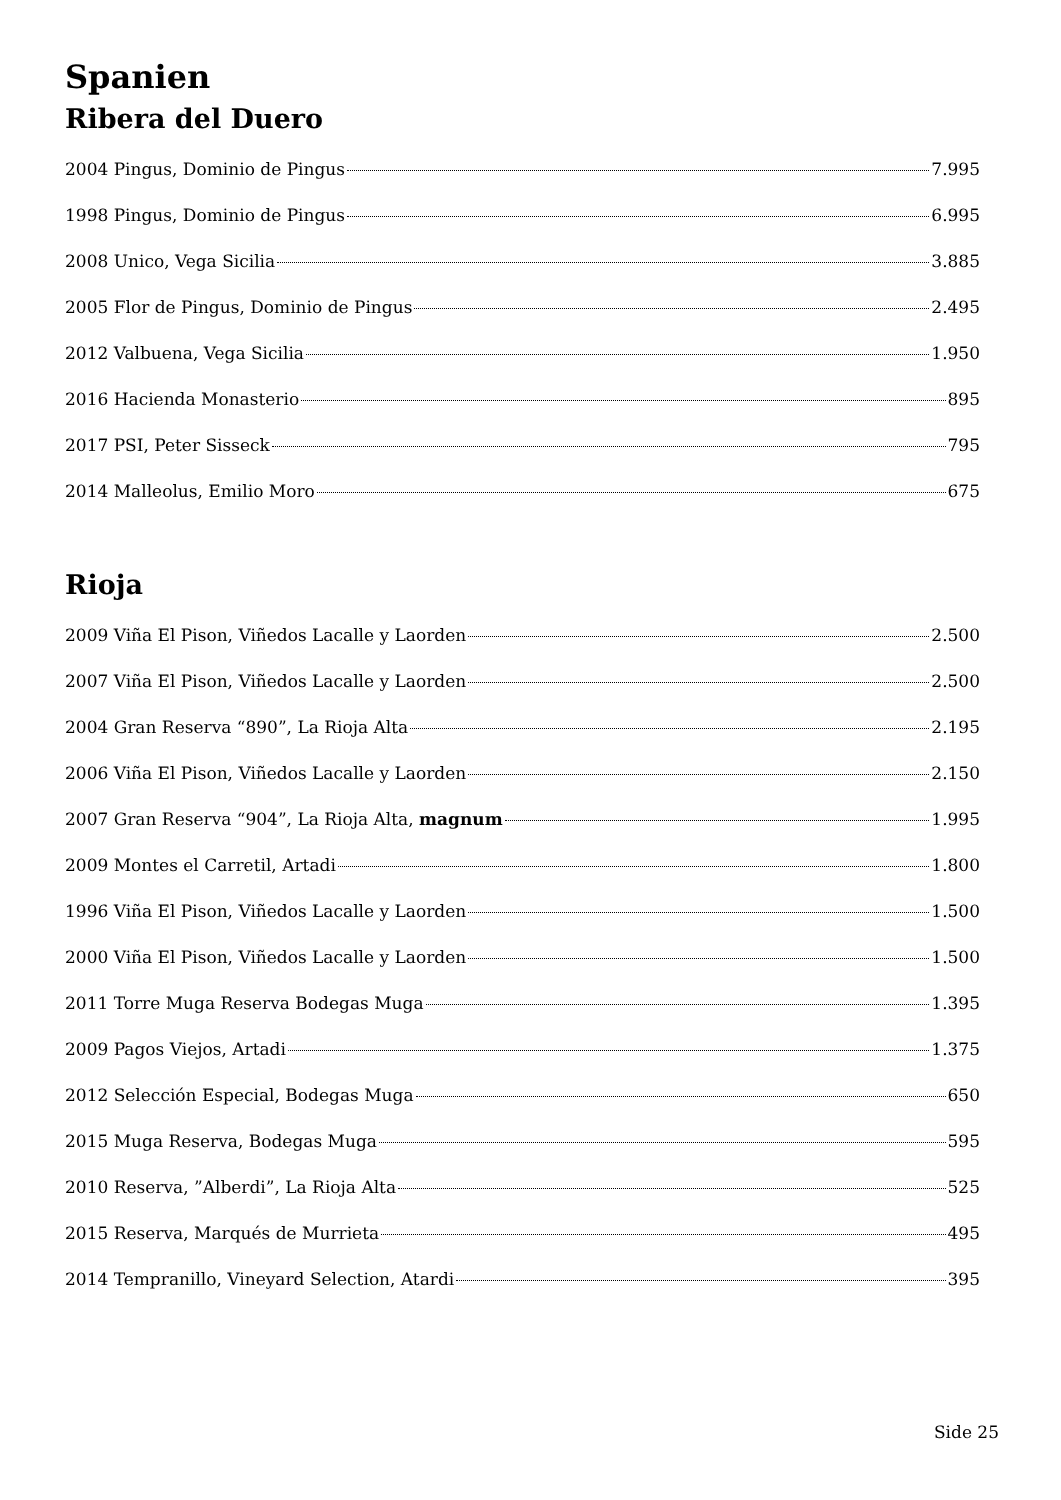Spanien
Ribera del Duero
2004 Pingus, Dominio de Pingus 7.995
1998 Pingus, Dominio de Pingus 6.995
2008 Unico, Vega Sicilia 3.885
2005 Flor de Pingus, Dominio de Pingus 2.495
2012 Valbuena, Vega Sicilia 1.950
2016 Hacienda Monasterio 895
2017 PSI, Peter Sisseck 795
2014 Malleolus, Emilio Moro 675
Rioja
2009 Viña El Pison, Viñedos Lacalle y Laorden 2.500
2007 Viña El Pison, Viñedos Lacalle y Laorden 2.500
2004 Gran Reserva “890”, La Rioja Alta 2.195
2006 Viña El Pison, Viñedos Lacalle y Laorden 2.150
2007 Gran Reserva “904”, La Rioja Alta, magnum 1.995
2009 Montes el Carretil, Artadi 1.800
1996 Viña El Pison, Viñedos Lacalle y Laorden 1.500
2000 Viña El Pison, Viñedos Lacalle y Laorden 1.500
2011 Torre Muga Reserva Bodegas Muga 1.395
2009 Pagos Viejos, Artadi 1.375
2012 Selección Especial, Bodegas Muga 650
2015 Muga Reserva, Bodegas Muga 595
2010 Reserva, ”Alberdi”, La Rioja Alta 525
2015 Reserva, Marqués de Murrieta 495
2014 Tempranillo, Vineyard Selection, Atardi 395
Side 25